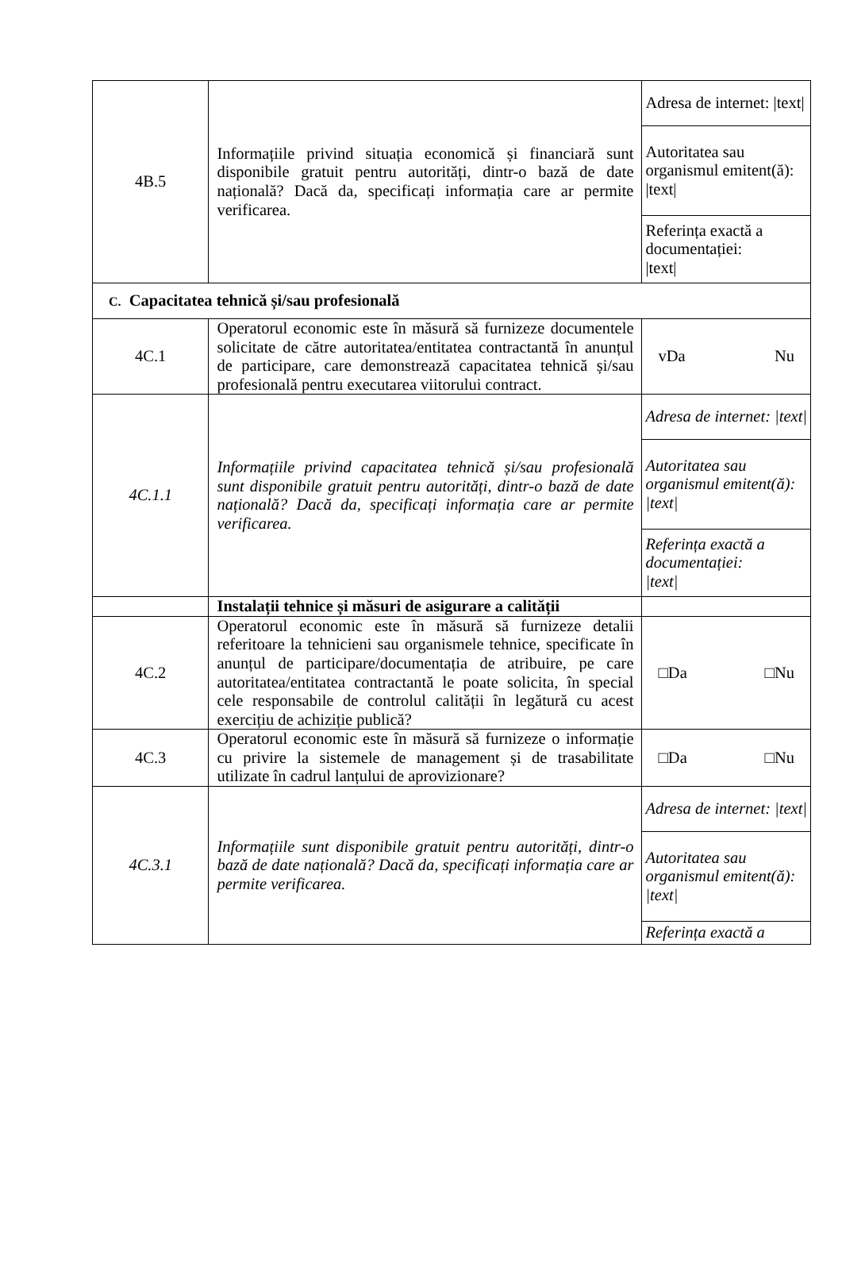| 4B.5 | Informațiile privind situația economică și financiară sunt disponibile gratuit pentru autorități, dintr-o bază de date națională? Dacă da, specificați informația care ar permite verificarea. | Adresa de internet: /text/ |
| | | Autoritatea sau organismul emitent(ă): /text/ |
| | | Referința exactă a documentației: /text/ |
| C. Capacitatea tehnică și/sau profesională | | |
| 4C.1 | Operatorul economic este în măsură să furnizeze documentele solicitate de către autoritatea/entitatea contractantă în anunțul de participare, care demonstrează capacitatea tehnică și/sau profesională pentru executarea viitorului contract. | vDa Nu |
| 4C.1.1 | Informațiile privind capacitatea tehnică și/sau profesională sunt disponibile gratuit pentru autorități, dintr-o bază de date națională? Dacă da, specificați informația care ar permite verificarea. | Adresa de internet: /text/ |
| | | Autoritatea sau organismul emitent(ă): /text/ |
| | | Referința exactă a documentației: /text/ |
| | Instalații tehnice și măsuri de asigurare a calității | |
| 4C.2 | Operatorul economic este în măsură să furnizeze detalii referitoare la tehnicieni sau organismele tehnice, specificate în anunțul de participare/documentația de atribuire, pe care autoritatea/entitatea contractantă le poate solicita, în special cele responsabile de controlul calității în legătură cu acest exercițiu de achiziție publică? | □Da □Nu |
| 4C.3 | Operatorul economic este în măsură să furnizeze o informație cu privire la sistemele de management și de trasabilitate utilizate în cadrul lanțului de aprovizionare? | □Da □Nu |
| 4C.3.1 | Informațiile sunt disponibile gratuit pentru autorități, dintr-o bază de date națională? Dacă da, specificați informația care ar permite verificarea. | Adresa de internet: /text/ |
| | | Autoritatea sau organismul emitent(ă): /text/ |
| | | Referința exactă a |